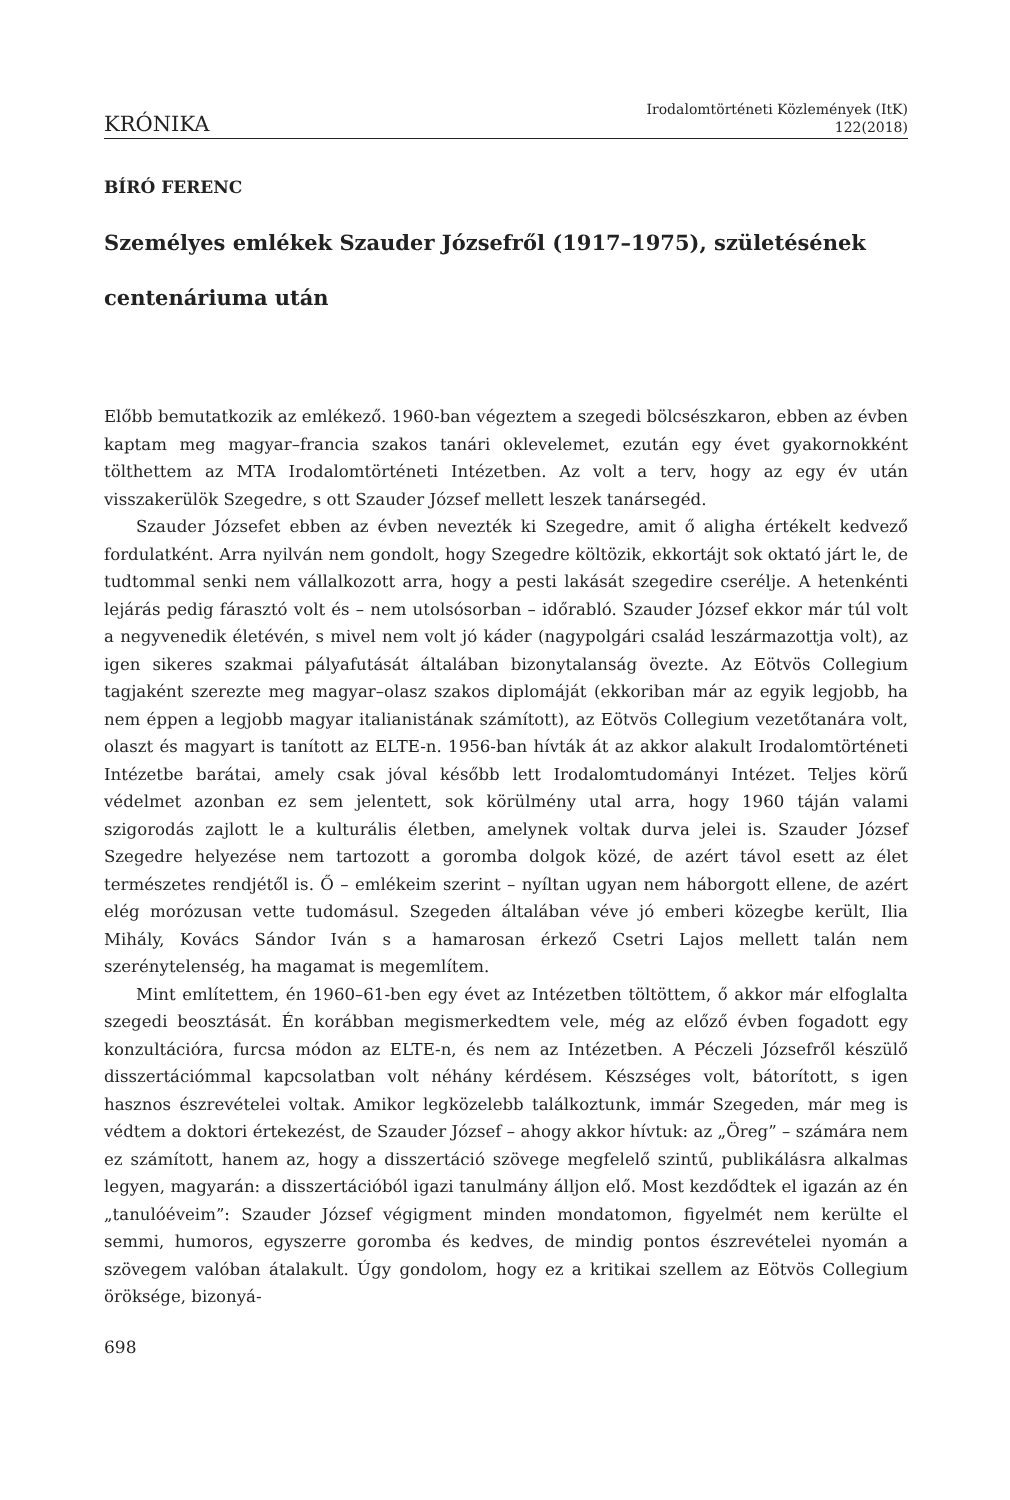KRÓNIKA
Irodalomtörténeti Közlemények (ItK)
122(2018)
BÍRÓ FERENC
Személyes emlékek Szauder Józsefről (1917–1975), születésének centenáriuma után
Előbb bemutatkozik az emlékező. 1960-ban végeztem a szegedi bölcsészkaron, ebben az évben kaptam meg magyar–francia szakos tanári oklevelemet, ezután egy évet gyakornokként tölthettem az MTA Irodalomtörténeti Intézetben. Az volt a terv, hogy az egy év után visszakerülök Szegedre, s ott Szauder József mellett leszek tanársegéd.
Szauder Józsefet ebben az évben nevezték ki Szegedre, amit ő aligha értékelt kedvező fordulatként. Arra nyilván nem gondolt, hogy Szegedre költözik, ekkortájt sok oktató járt le, de tudtommal senki nem vállalkozott arra, hogy a pesti lakását szegedire cserélje. A hetenkénti lejárás pedig fárasztó volt és – nem utolsósorban – időrabló. Szauder József ekkor már túl volt a negyvenedik életévén, s mivel nem volt jó káder (nagypolgári család leszármazottja volt), az igen sikeres szakmai pályafutását általában bizonytalanság övezte. Az Eötvös Collegium tagjaként szerezte meg magyar–olasz szakos diplomáját (ekkoriban már az egyik legjobb, ha nem éppen a legjobb magyar italianistának számított), az Eötvös Collegium vezetőtanára volt, olaszt és magyart is tanított az ELTE-n. 1956-ban hívták át az akkor alakult Irodalomtörténeti Intézetbe barátai, amely csak jóval később lett Irodalomtudományi Intézet. Teljes körű védelmet azonban ez sem jelentett, sok körülmény utal arra, hogy 1960 táján valami szigorodás zajlott le a kulturális életben, amelynek voltak durva jelei is. Szauder József Szegedre helyezése nem tartozott a goromba dolgok közé, de azért távol esett az élet természetes rendjétől is. Ő – emlékeim szerint – nyíltan ugyan nem háborgott ellene, de azért elég morózusan vette tudomásul. Szegeden általában véve jó emberi közegbe került, Ilia Mihály, Kovács Sándor Iván s a hamarosan érkező Csetri Lajos mellett talán nem szerénytelenség, ha magamat is megemlítem.
Mint említettem, én 1960–61-ben egy évet az Intézetben töltöttem, ő akkor már elfoglalta szegedi beosztását. Én korábban megismerkedtem vele, még az előző évben fogadott egy konzultációra, furcsa módon az ELTE-n, és nem az Intézetben. A Péczeli Józsefről készülő disszertációmmal kapcsolatban volt néhány kérdésem. Készséges volt, bátorított, s igen hasznos észrevételei voltak. Amikor legközelebb találkoztunk, immár Szegeden, már meg is védtem a doktori értekezést, de Szauder József – ahogy akkor hívtuk: az „Öreg” – számára nem ez számított, hanem az, hogy a disszertáció szövege megfelelő szintű, publikálásra alkalmas legyen, magyarán: a disszertációból igazi tanulmány álljon elő. Most kezdődtek el igazán az én „tanulóéveim”: Szauder József végigment minden mondatomon, figyelmét nem kerülte el semmi, humoros, egyszerre goromba és kedves, de mindig pontos észrevételei nyomán a szövegem valóban átalakult. Úgy gondolom, hogy ez a kritikai szellem az Eötvös Collegium öröksége, bizonyá-
698